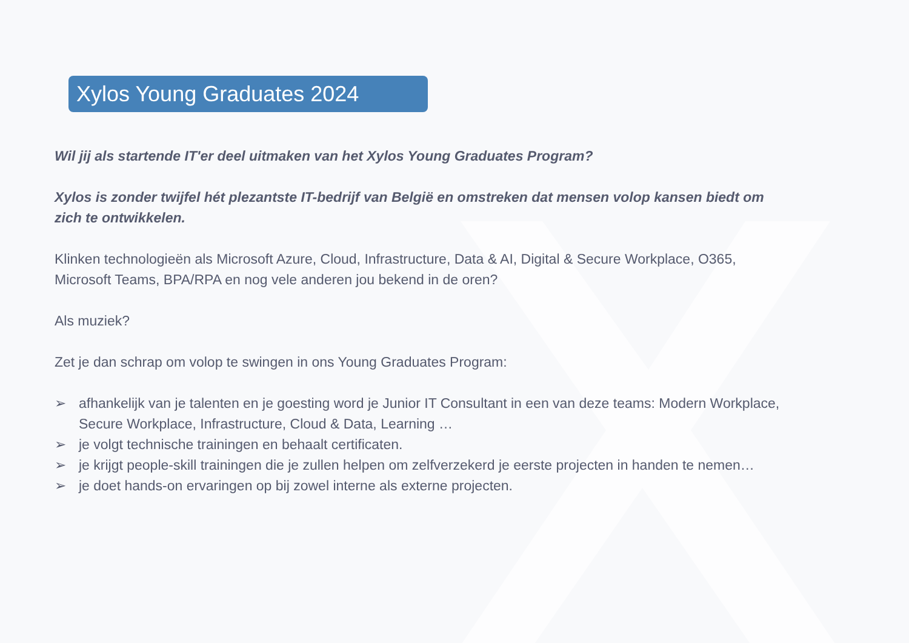Xylos Young Graduates 2024
Wil jij als startende IT'er deel uitmaken van het Xylos Young Graduates Program?
Xylos is zonder twijfel hét plezantste IT-bedrijf van België en omstreken dat mensen volop kansen biedt om zich te ontwikkelen.
Klinken technologieën als Microsoft Azure, Cloud, Infrastructure, Data & AI, Digital & Secure Workplace, O365, Microsoft Teams, BPA/RPA en nog vele anderen jou bekend in de oren?
Als muziek?
Zet je dan schrap om volop te swingen in ons Young Graduates Program:
➢ afhankelijk van je talenten en je goesting word je Junior IT Consultant in een van deze teams: Modern Workplace, Secure Workplace, Infrastructure, Cloud & Data, Learning …
➢ je volgt technische trainingen en behaalt certificaten.
➢ je krijgt people-skill trainingen die je zullen helpen om zelfverzekerd je eerste projecten in handen te nemen…
➢ je doet hands-on ervaringen op bij zowel interne als externe projecten.